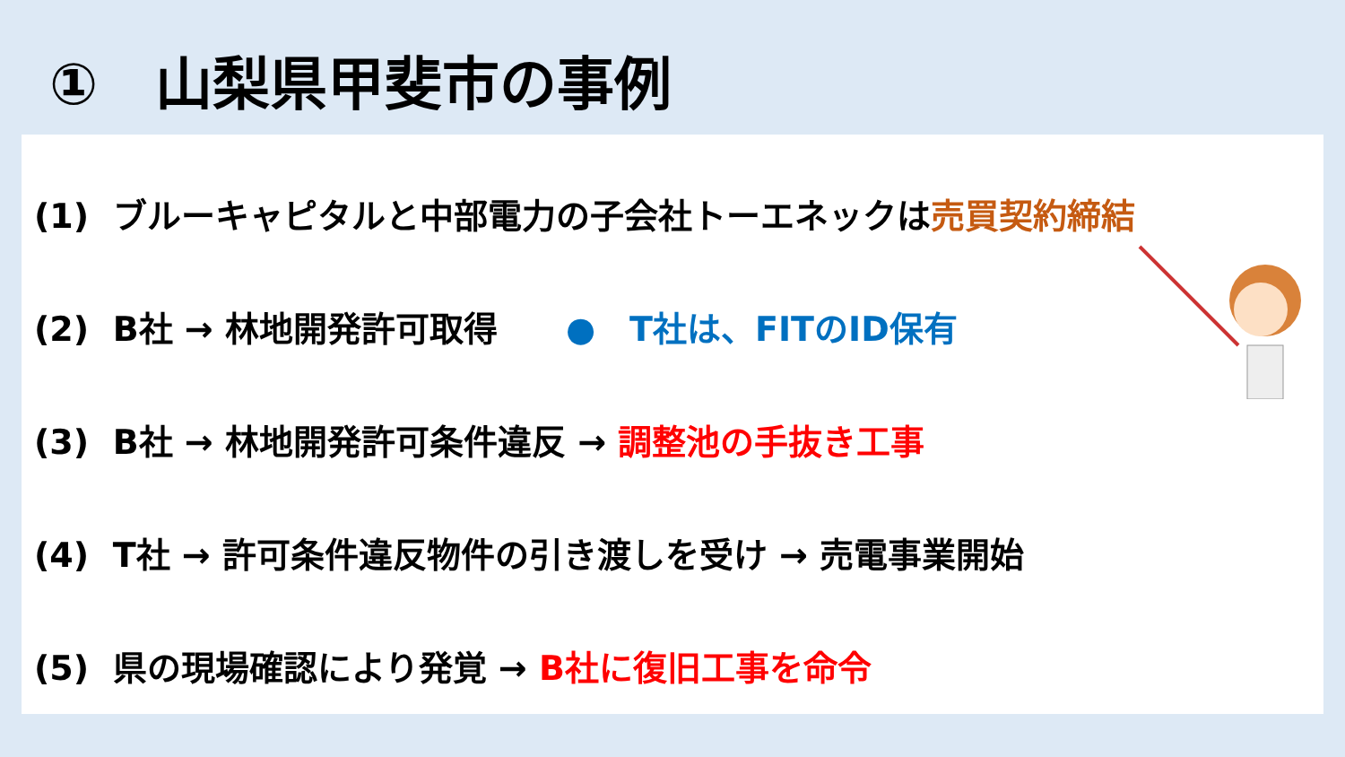①　山梨県甲斐市の事例
(1) ブルーキャピタルと中部電力の子会社トーエネックは売買契約締結
(2) B社 → 林地開発許可取得　　●　T社は、FITのID保有
(3) B社 → 林地開発許可条件違反 → 調整池の手抜き工事
(4) T社 → 許可条件違反物件の引き渡しを受け → 売電事業開始
(5) 県の現場確認により発覚 → B社に復旧工事を命令